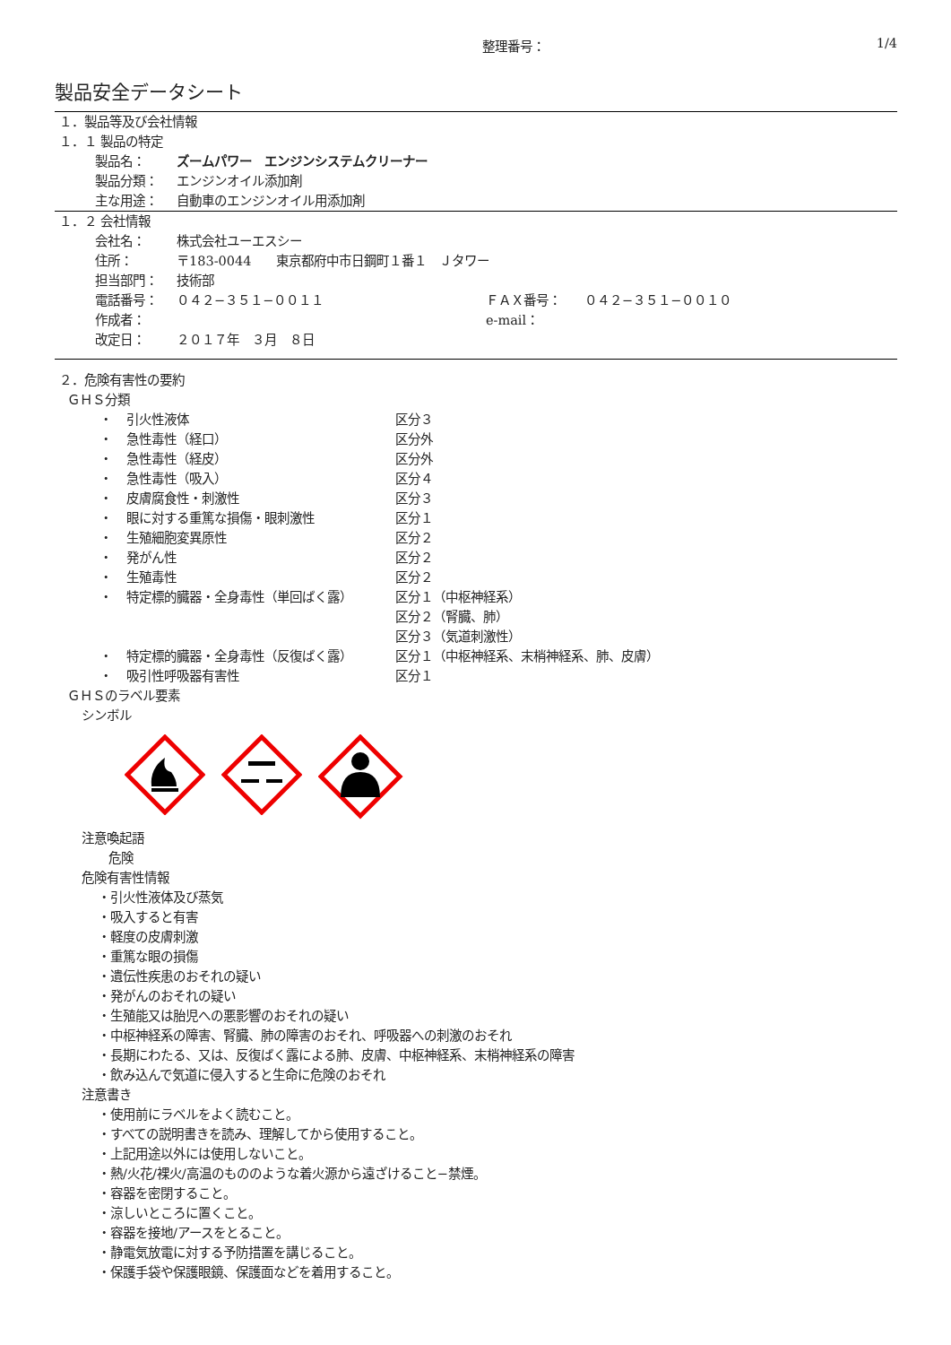整理番号： 1/4
製品安全データシート
１．製品等及び会社情報
１．１ 製品の特定
| 製品名： | ズームパワー エンジンシステムクリーナー |
| 製品分類： | エンジンオイル添加剤 |
| 主な用途： | 自動車のエンジンオイル用添加剤 |
１．２ 会社情報
| 会社名： | 株式会社ユーエスシー | | |
| 住所： | 〒183-0044 東京都府中市日鋼町１番１ Ｊタワー | | |
| 担当部門： | 技術部 | | |
| 電話番号： | ０４２−３５１−００１１ | ＦＡＸ番号： | ０４２−３５１−００１０ |
| 作成者： | | e-mail： | |
| 改定日： | ２０１７年 ３月 ８日 | | |
２．危険有害性の要約
ＧＨＳ分類
| ・ | 引火性液体 | 区分３ |
| ・ | 急性毒性（経口） | 区分外 |
| ・ | 急性毒性（経皮） | 区分外 |
| ・ | 急性毒性（吸入） | 区分４ |
| ・ | 皮膚腐食性・刺激性 | 区分３ |
| ・ | 眼に対する重篤な損傷・眼刺激性 | 区分１ |
| ・ | 生殖細胞変異原性 | 区分２ |
| ・ | 発がん性 | 区分２ |
| ・ | 生殖毒性 | 区分２ |
| ・ | 特定標的臓器・全身毒性（単回ばく露） | 区分１（中枢神経系） 区分２（腎臓、肺） 区分３（気道刺激性） |
| ・ | 特定標的臓器・全身毒性（反復ばく露） | 区分１（中枢神経系、末梢神経系、肺、皮膚） |
| ・ | 吸引性呼吸器有害性 | 区分１ |
ＧＨＳのラベル要素
シンボル
注意喚起語
危険
危険有害性情報
・引火性液体及び蒸気
・吸入すると有害
・軽度の皮膚刺激
・重篤な眼の損傷
・遺伝性疾患のおそれの疑い
・発がんのおそれの疑い
・生殖能又は胎児への悪影響のおそれの疑い
・中枢神経系の障害、腎臓、肺の障害のおそれ、呼吸器への刺激のおそれ
・長期にわたる、又は、反復ばく露による肺、皮膚、中枢神経系、末梢神経系の障害
・飲み込んで気道に侵入すると生命に危険のおそれ
注意書き
・使用前にラベルをよく読むこと。
・すべての説明書きを読み、理解してから使用すること。
・上記用途以外には使用しないこと。
・熱/火花/裸火/高温のもののような着火源から遠ざけること−禁煙。
・容器を密閉すること。
・涼しいところに置くこと。
・容器を接地/アースをとること。
・静電気放電に対する予防措置を講じること。
・保護手袋や保護眼鏡、保護面などを着用すること。